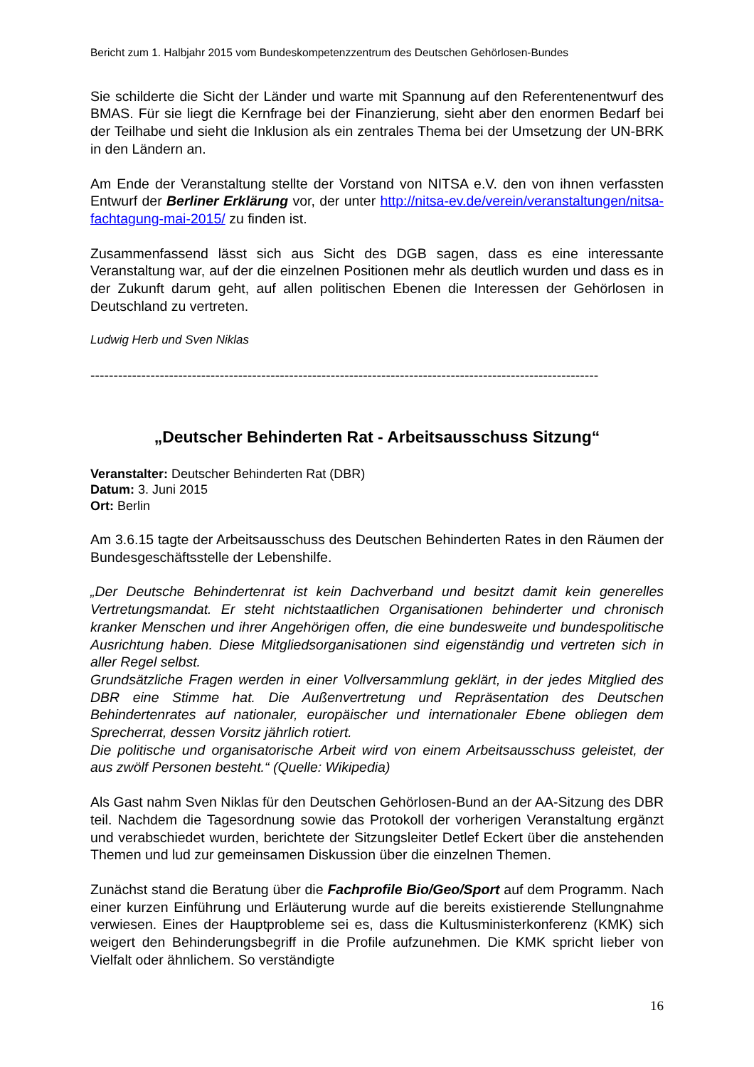Bericht zum 1. Halbjahr 2015 vom Bundeskompetenzzentrum des Deutschen Gehörlosen-Bundes
Sie schilderte die Sicht der Länder und warte mit Spannung auf den Referentenentwurf des BMAS. Für sie liegt die Kernfrage bei der Finanzierung, sieht aber den enormen Bedarf bei der Teilhabe und sieht die Inklusion als ein zentrales Thema bei der Umsetzung der UN-BRK in den Ländern an.
Am Ende der Veranstaltung stellte der Vorstand von NITSA e.V. den von ihnen verfassten Entwurf der Berliner Erklärung vor, der unter http://nitsa-ev.de/verein/veranstaltungen/nitsa-fachtagung-mai-2015/ zu finden ist.
Zusammenfassend lässt sich aus Sicht des DGB sagen, dass es eine interessante Veranstaltung war, auf der die einzelnen Positionen mehr als deutlich wurden und dass es in der Zukunft darum geht, auf allen politischen Ebenen die Interessen der Gehörlosen in Deutschland zu vertreten.
Ludwig Herb und Sven Niklas
--------------------------------------------------------------------------------------------------------------
„Deutscher Behinderten Rat - Arbeitsausschuss Sitzung“
Veranstalter: Deutscher Behinderten Rat (DBR)
Datum: 3. Juni 2015
Ort: Berlin
Am 3.6.15 tagte der Arbeitsausschuss des Deutschen Behinderten Rates in den Räumen der Bundesgeschäftsstelle der Lebenshilfe.
„Der Deutsche Behindertenrat ist kein Dachverband und besitzt damit kein generelles Vertretungsmandat. Er steht nichtstaatlichen Organisationen behinderter und chronisch kranker Menschen und ihrer Angehörigen offen, die eine bundesweite und bundespolitische Ausrichtung haben. Diese Mitgliedsorganisationen sind eigenständig und vertreten sich in aller Regel selbst.
Grundsätzliche Fragen werden in einer Vollversammlung geklärt, in der jedes Mitglied des DBR eine Stimme hat. Die Außenvertretung und Repräsentation des Deutschen Behindertenrates auf nationaler, europäischer und internationaler Ebene obliegen dem Sprecherrat, dessen Vorsitz jährlich rotiert.
Die politische und organisatorische Arbeit wird von einem Arbeitsausschuss geleistet, der aus zwölf Personen besteht.“ (Quelle: Wikipedia)
Als Gast nahm Sven Niklas für den Deutschen Gehörlosen-Bund an der AA-Sitzung des DBR teil. Nachdem die Tagesordnung sowie das Protokoll der vorherigen Veranstaltung ergänzt und verabschiedet wurden, berichtete der Sitzungsleiter Detlef Eckert über die anstehenden Themen und lud zur gemeinsamen Diskussion über die einzelnen Themen.
Zunächst stand die Beratung über die Fachprofile Bio/Geo/Sport auf dem Programm. Nach einer kurzen Einführung und Erläuterung wurde auf die bereits existierende Stellungnahme verwiesen. Eines der Hauptprobleme sei es, dass die Kultusministerkonferenz (KMK) sich weigert den Behinderungsbegriff in die Profile aufzunehmen. Die KMK spricht lieber von Vielfalt oder ähnlichem. So verständigte
16